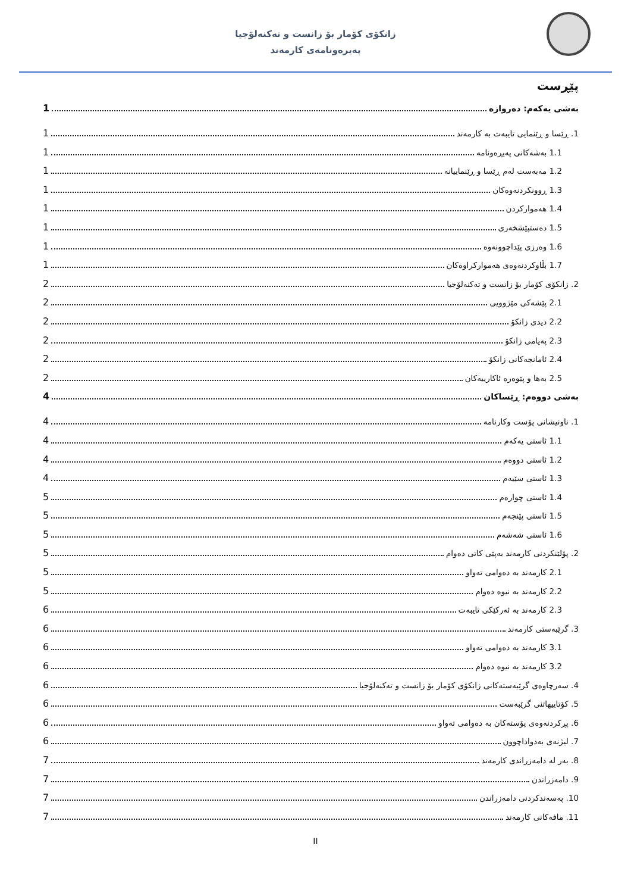زانکۆی کۆمار بۆ زانست و تەکنەلۆجیا
پەیرەونامەی کارمەند
پێڕست
بەشی یەکەم: دەروازە 1
1. ڕێسا و ڕێنمایی تایبەت بە کارمەند 1
1.1 بەشەکانی پەیڕەونامە 1
1.2 مەبەست لەم ڕێسا و ڕێنماییانە 1
1.3 ڕوونکردنەوەکان 1
1.4 هەموارکردن 1
1.5 دەستپێشخەری 1
1.6 وەرزی پێداچوونەوە 1
1.7 بڵاوکردنەوەی هەموارکراوەکان 1
2. زانکۆی کۆمار بۆ زانست و تەکنەلۆجیا 2
2.1 پێشەکی مێژوویی 2
2.2 دیدی زانکۆ 2
2.3 پەیامی زانکۆ 2
2.4 ئامانجەکانی زانکۆ 2
2.5 بەها و پێوەرە ئاکارییەکان 2
بەشی دووەم: ڕێساکان 4
1. ناونیشانی پۆست وکارنامە 4
1.1 ئاستی یەکەم 4
1.2 ئاستی دووەم 4
1.3 ئاستی سێیەم 4
1.4 ئاستی چوارەم 5
1.5 ئاستی پێنجەم 5
1.6 ئاستی شەشەم 5
2. پۆلێنکردنی کارمەند بەپێی کاتی دەوام 5
2.1 کارمەند بە دەوامی تەواو 5
2.2 کارمەند بە نیوە دەوام 5
2.3 کارمەند بە ئەرکێکی تایبەت 6
3. گرێبەستی کارمەند 6
3.1 کارمەند بە دەوامی تەواو 6
3.2 کارمەند بە نیوە دەوام 6
4. سەرچاوەی گرێبەستەکانی زانکۆی کۆمار بۆ زانست و تەکنەلۆجیا 6
5. کۆتاییهاتنی گرێبەست 6
6. پڕکردنەوەی پۆستەکان بە دەوامی تەواو 6
7. لیژنەی بەدواداچوون 6
8. بەر لە دامەزراندی کارمەند 7
9. دامەزراندن 7
10. پەسەندکردنی دامەزراندن 7
11. مافەکانی کارمەند 7
II